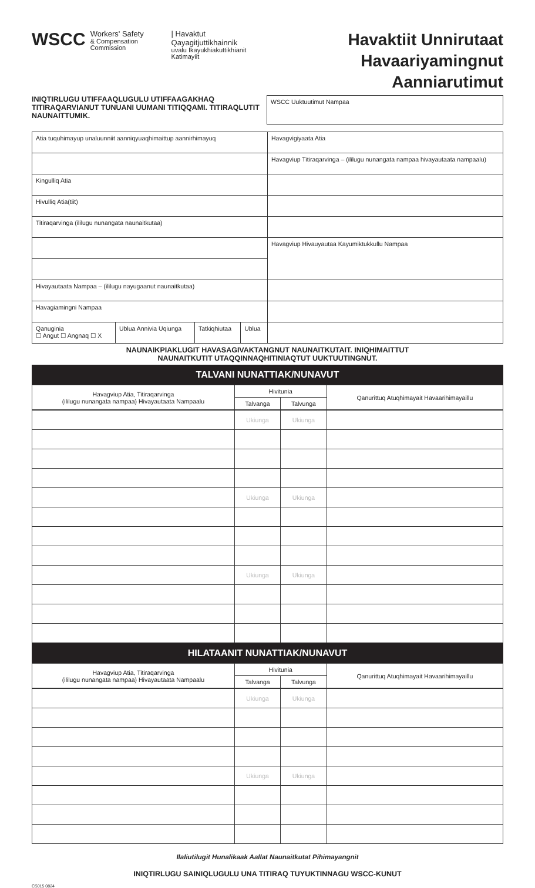WSCC
Workers' Safety
& Compensation Commission
| Havaktut Qayagitjuttikhainnik
uvalu Ikayukhiakuttikhianit Katimayiit
Havaktiit Unnirutaat
Havaariyamingnut Aanniarutimut
INIQTIRLUGU UTIFFAAQLUGULU UTIFFAAGAKHAQ TITIRAQARVIANUT TUNUANI UUMANI TITIQQAMI. TITIRAQLUTIT NAUNAITTUMIK.
WSCC Uuktuutimut Nampaa
| Atia tuquhimayup unaluunniit aanniqyuaqhimaittup aannirhimayuq | | | | Havagvigiyaata Atia |
| | | | | Havagviup Titiraqarvinga – (ililugu nunangata nampaa hivayautaata nampaalu) |
| Kingulliq Atia | | | | |
| Hivulliq Atia(tiit) | | | | |
| Titiraqarvinga (ililugu nunangata naunaitkutaa) | | | | |
| | | | | Havagviup Hivauyautaa Kayumiktukkullu Nampaa |
| Hivayautaata Nampaa – (ililugu nayugaanut naunaitkutaa) | | | | |
| Havagiamingni Nampaa | | | | |
| Qanuginia ☐ Angut ☐ Angnaq ☐ X | Ublua Annivia Uqiunga | Tatkiqhiutaa | Ublua | |
NAUNAIKPIAKLUGIT HAVASAGIVAKTANGNUT NAUNAITKUTAIT. INIQHIMAITTUT
NAUNAITKUTIT UTAQQINNAQHITINIAQTUT UUKTUUTINGNUT.
TALVANI NUNATTIAK/NUNAVUT
| Havagviup Atia, Titiraqarvinga (ililugu nunangata nampaa) Hivayautaata Nampaalu | Hivitunia | | Qanurittuq Atuqhimayait Havaarihimayaillu |
| --- | --- | --- | --- |
| | Talvanga | Talvunga | |
| | Ukiunga | Ukiunga | |
| | Ukiunga | Ukiunga | |
| | Ukiunga | Ukiunga | |
HILATAANIT NUNATTIAK/NUNAVUT
| Havagviup Atia, Titiraqarvinga (ililugu nunangata nampaa) Hivayautaata Nampaalu | Hivitunia | | Qanurittuq Atuqhimayait Havaarihimayaillu |
| --- | --- | --- | --- |
| | Talvanga | Talvunga | |
| | Ukiunga | Ukiunga | |
| | Ukiunga | Ukiunga | |
Ilaliutilugit Hunalikaak Aallat Naunaitkutat Pihimayangnit
INIQTIRLUGU SAINIQLUGULU UNA TITIRAQ TUYUKTINNAGU WSCC-KUNUT
CS015 0824